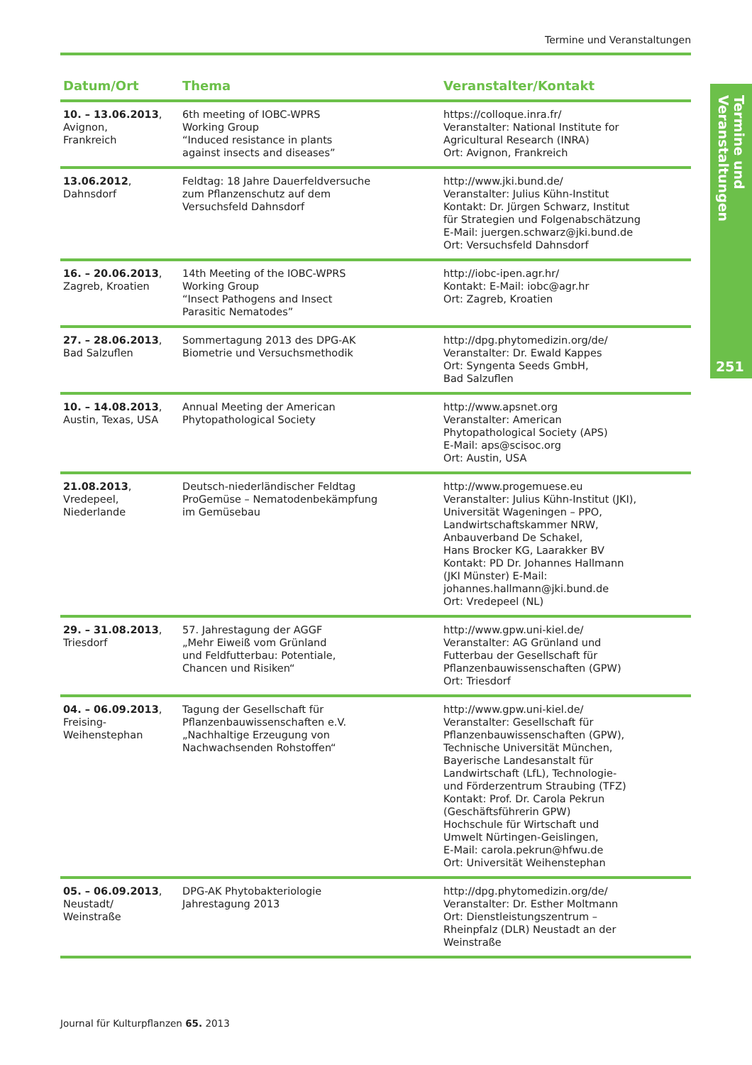Termine und Veranstaltungen
Termine und Veranstaltungen
251
| Datum/Ort | Thema | Veranstalter/Kontakt |
| --- | --- | --- |
| 10. – 13.06.2013 , Avignon, Frankreich | 6th meeting of IOBC-WPRS Working Group “Induced resistance in plants against insects and diseases” | https://colloque.inra.fr/ Veranstalter: National Institute for Agricultural Research (INRA) Ort: Avignon, Frankreich |
| 13.06.2012 , Dahnsdorf | Feldtag: 18 Jahre Dauerfeldversuche zum Pflanzenschutz auf dem Versuchsfeld Dahnsdorf | http://www.jki.bund.de/ Veranstalter: Julius Kühn-Institut Kontakt: Dr. Jürgen Schwarz, Institut für Strategien und Folgenabschätzung E-Mail: juergen.schwarz@jki.bund.de Ort: Versuchsfeld Dahnsdorf |
| 16. – 20.06.2013 , Zagreb, Kroatien | 14th Meeting of the IOBC-WPRS Working Group “Insect Pathogens and Insect Parasitic Nematodes” | http://iobc-ipen.agr.hr/ Kontakt: E-Mail: iobc@agr.hr Ort: Zagreb, Kroatien |
| 27. – 28.06.2013 , Bad Salzuflen | Sommertagung 2013 des DPG-AK Biometrie und Versuchsmethodik | http://dpg.phytomedizin.org/de/ Veranstalter: Dr. Ewald Kappes Ort: Syngenta Seeds GmbH, Bad Salzuflen |
| 10. – 14.08.2013 , Austin, Texas, USA | Annual Meeting der American Phytopathological Society | http://www.apsnet.org Veranstalter: American Phytopathological Society (APS) E-Mail: aps@scisoc.org Ort: Austin, USA |
| 21.08.2013 , Vredepeel, Niederlande | Deutsch-niederländischer Feldtag ProGemüse – Nematodenbekämpfung im Gemüsebau | http://www.progemuese.eu Veranstalter: Julius Kühn-Institut (JKI), Universität Wageningen – PPO, Landwirtschaftskammer NRW, Anbauverband De Schakel, Hans Brocker KG, Laarakker BV Kontakt: PD Dr. Johannes Hallmann (JKI Münster) E-Mail: johannes.hallmann@jki.bund.de Ort: Vredepeel (NL) |
| 29. – 31.08.2013 , Triesdorf | 57. Jahrestagung der AGGF „Mehr Eiweiß vom Grünland und Feldfutterbau: Potentiale, Chancen und Risiken“ | http://www.gpw.uni-kiel.de/ Veranstalter: AG Grünland und Futterbau der Gesellschaft für Pflanzenbauwissenschaften (GPW) Ort: Triesdorf |
| 04. – 06.09.2013 , Freising- Weihenstephan | Tagung der Gesellschaft für Pflanzenbauwissenschaften e.V. „Nachhaltige Erzeugung von Nachwachsenden Rohstoffen“ | http://www.gpw.uni-kiel.de/ Veranstalter: Gesellschaft für Pflanzenbauwissenschaften (GPW), Technische Universität München, Bayerische Landesanstalt für Landwirtschaft (LfL), Technologie- und Förderzentrum Straubing (TFZ) Kontakt: Prof. Dr. Carola Pekrun (Geschäftsführerin GPW) Hochschule für Wirtschaft und Umwelt Nürtingen-Geislingen, E-Mail: carola.pekrun@hfwu.de Ort: Universität Weihenstephan |
| 05. – 06.09.2013 , Neustadt/ Weinstraße | DPG-AK Phytobakteriologie Jahrestagung 2013 | http://dpg.phytomedizin.org/de/ Veranstalter: Dr. Esther Moltmann Ort: Dienstleistungszentrum – Rheinpfalz (DLR) Neustadt an der Weinstraße |
Journal für Kulturpflanzen 65. 2013